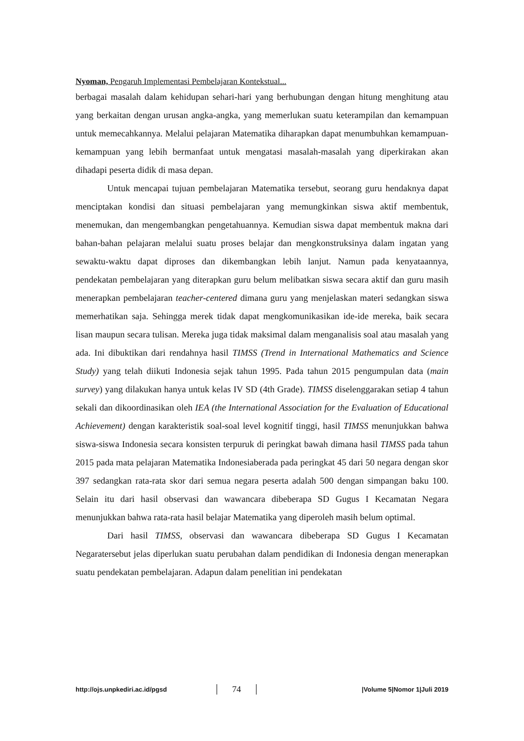Nyoman, Pengaruh Implementasi Pembelajaran Kontekstual...
berbagai masalah dalam kehidupan sehari-hari yang berhubungan dengan hitung menghitung atau yang berkaitan dengan urusan angka-angka, yang memerlukan suatu keterampilan dan kemampuan untuk memecahkannya. Melalui pelajaran Matematika diharapkan dapat menumbuhkan kemampuan-kemampuan yang lebih bermanfaat untuk mengatasi masalah-masalah yang diperkirakan akan dihadapi peserta didik di masa depan.
Untuk mencapai tujuan pembelajaran Matematika tersebut, seorang guru hendaknya dapat menciptakan kondisi dan situasi pembelajaran yang memungkinkan siswa aktif membentuk, menemukan, dan mengembangkan pengetahuannya. Kemudian siswa dapat membentuk makna dari bahan-bahan pelajaran melalui suatu proses belajar dan mengkonstruksinya dalam ingatan yang sewaktu-waktu dapat diproses dan dikembangkan lebih lanjut. Namun pada kenyataannya, pendekatan pembelajaran yang diterapkan guru belum melibatkan siswa secara aktif dan guru masih menerapkan pembelajaran teacher-centered dimana guru yang menjelaskan materi sedangkan siswa memerhatikan saja. Sehingga merek tidak dapat mengkomunikasikan ide-ide mereka, baik secara lisan maupun secara tulisan. Mereka juga tidak maksimal dalam menganalisis soal atau masalah yang ada. Ini dibuktikan dari rendahnya hasil TIMSS (Trend in International Mathematics and Science Study) yang telah diikuti Indonesia sejak tahun 1995. Pada tahun 2015 pengumpulan data (main survey) yang dilakukan hanya untuk kelas IV SD (4th Grade). TIMSS diselenggarakan setiap 4 tahun sekali dan dikoordinasikan oleh IEA (the International Association for the Evaluation of Educational Achievement) dengan karakteristik soal-soal level kognitif tinggi, hasil TIMSS menunjukkan bahwa siswa-siswa Indonesia secara konsisten terpuruk di peringkat bawah dimana hasil TIMSS pada tahun 2015 pada mata pelajaran Matematika Indonesiaberada pada peringkat 45 dari 50 negara dengan skor 397 sedangkan rata-rata skor dari semua negara peserta adalah 500 dengan simpangan baku 100. Selain itu dari hasil observasi dan wawancara dibeberapa SD Gugus I Kecamatan Negara menunjukkan bahwa rata-rata hasil belajar Matematika yang diperoleh masih belum optimal.
Dari hasil TIMSS, observasi dan wawancara dibeberapa SD Gugus I Kecamatan Negaratersebut jelas diperlukan suatu perubahan dalam pendidikan di Indonesia dengan menerapkan suatu pendekatan pembelajaran. Adapun dalam penelitian ini pendekatan
http://ojs.unpkediri.ac.id/pgsd 74 |Volume 5|Nomor 1|Juli 2019